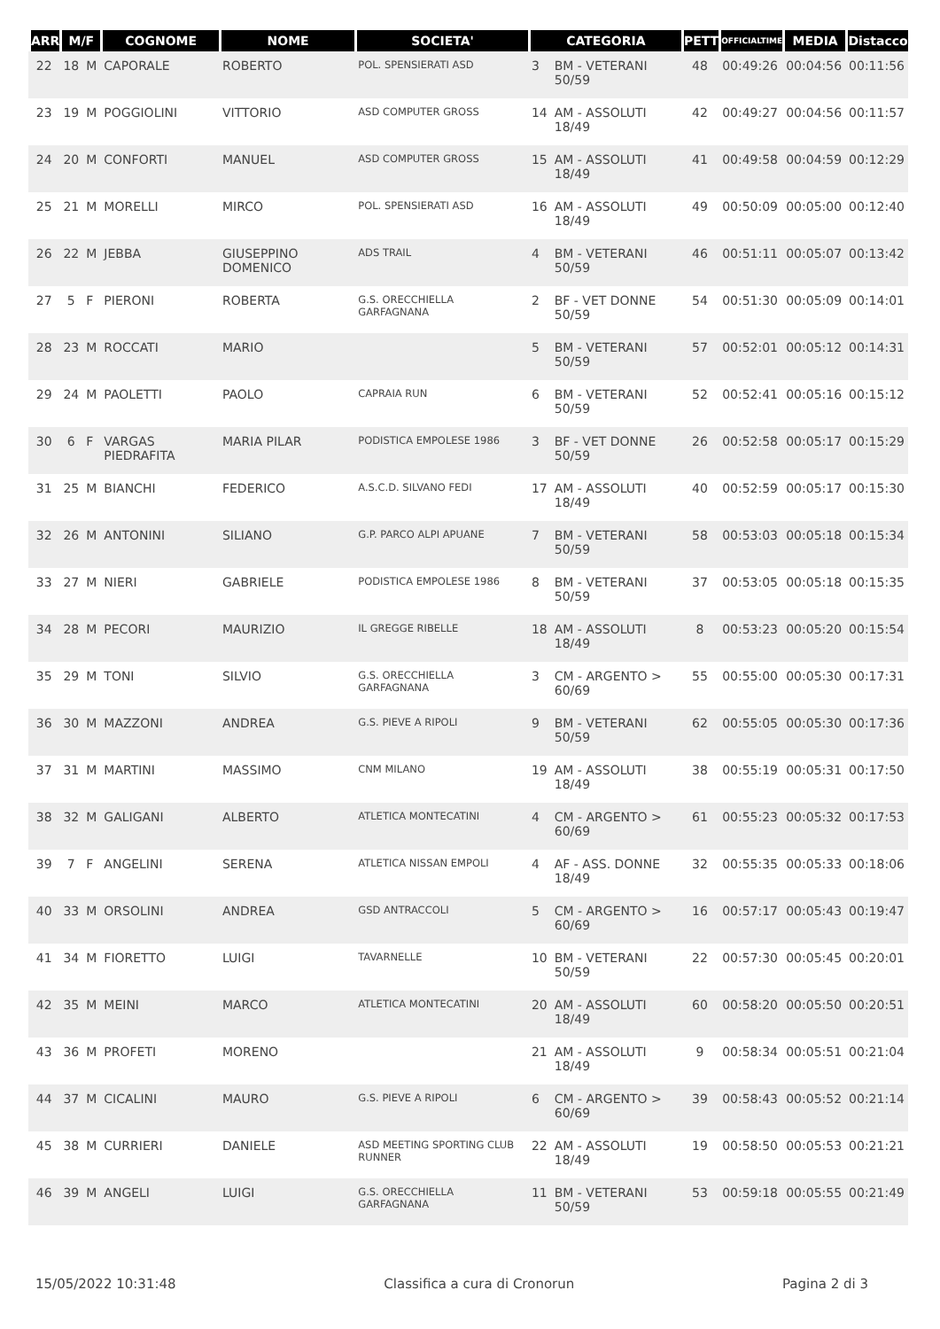| ARR | M/F | | COGNOME | NOME | SOCIETA' | CATEGORIA | | PETT | OFFICIALTIME | MEDIA | Distacco |
| --- | --- | --- | --- | --- | --- | --- | --- | --- | --- | --- | --- |
| 22 | 18 | M | CAPORALE | ROBERTO | POL. SPENSIERATI ASD | 3 | BM - VETERANI 50/59 | 48 | 00:49:26 | 00:04:56 | 00:11:56 |
| 23 | 19 | M | POGGIOLINI | VITTORIO | ASD COMPUTER GROSS | 14 | AM - ASSOLUTI 18/49 | 42 | 00:49:27 | 00:04:56 | 00:11:57 |
| 24 | 20 | M | CONFORTI | MANUEL | ASD COMPUTER GROSS | 15 | AM - ASSOLUTI 18/49 | 41 | 00:49:58 | 00:04:59 | 00:12:29 |
| 25 | 21 | M | MORELLI | MIRCO | POL. SPENSIERATI ASD | 16 | AM - ASSOLUTI 18/49 | 49 | 00:50:09 | 00:05:00 | 00:12:40 |
| 26 | 22 | M | JEBBA | GIUSEPPINO DOMENICO | ADS TRAIL | 4 | BM - VETERANI 50/59 | 46 | 00:51:11 | 00:05:07 | 00:13:42 |
| 27 | 5 | F | PIERONI | ROBERTA | G.S. ORECCHIELLA GARFAGNANA | 2 | BF - VET DONNE 50/59 | 54 | 00:51:30 | 00:05:09 | 00:14:01 |
| 28 | 23 | M | ROCCATI | MARIO | | 5 | BM - VETERANI 50/59 | 57 | 00:52:01 | 00:05:12 | 00:14:31 |
| 29 | 24 | M | PAOLETTI | PAOLO | CAPRAIA RUN | 6 | BM - VETERANI 50/59 | 52 | 00:52:41 | 00:05:16 | 00:15:12 |
| 30 | 6 | F | VARGAS PIEDRAFITA | MARIA PILAR | PODISTICA EMPOLESE 1986 | 3 | BF - VET DONNE 50/59 | 26 | 00:52:58 | 00:05:17 | 00:15:29 |
| 31 | 25 | M | BIANCHI | FEDERICO | A.S.C.D. SILVANO FEDI | 17 | AM - ASSOLUTI 18/49 | 40 | 00:52:59 | 00:05:17 | 00:15:30 |
| 32 | 26 | M | ANTONINI | SILIANO | G.P. PARCO ALPI APUANE | 7 | BM - VETERANI 50/59 | 58 | 00:53:03 | 00:05:18 | 00:15:34 |
| 33 | 27 | M | NIERI | GABRIELE | PODISTICA EMPOLESE 1986 | 8 | BM - VETERANI 50/59 | 37 | 00:53:05 | 00:05:18 | 00:15:35 |
| 34 | 28 | M | PECORI | MAURIZIO | IL GREGGE RIBELLE | 18 | AM - ASSOLUTI 18/49 | 8 | 00:53:23 | 00:05:20 | 00:15:54 |
| 35 | 29 | M | TONI | SILVIO | G.S. ORECCHIELLA GARFAGNANA | 3 | CM - ARGENTO > 60/69 | 55 | 00:55:00 | 00:05:30 | 00:17:31 |
| 36 | 30 | M | MAZZONI | ANDREA | G.S. PIEVE A RIPOLI | 9 | BM - VETERANI 50/59 | 62 | 00:55:05 | 00:05:30 | 00:17:36 |
| 37 | 31 | M | MARTINI | MASSIMO | CNM MILANO | 19 | AM - ASSOLUTI 18/49 | 38 | 00:55:19 | 00:05:31 | 00:17:50 |
| 38 | 32 | M | GALIGANI | ALBERTO | ATLETICA MONTECATINI | 4 | CM - ARGENTO > 60/69 | 61 | 00:55:23 | 00:05:32 | 00:17:53 |
| 39 | 7 | F | ANGELINI | SERENA | ATLETICA NISSAN EMPOLI | 4 | AF - ASS. DONNE 18/49 | 32 | 00:55:35 | 00:05:33 | 00:18:06 |
| 40 | 33 | M | ORSOLINI | ANDREA | GSD ANTRACCOLI | 5 | CM - ARGENTO > 60/69 | 16 | 00:57:17 | 00:05:43 | 00:19:47 |
| 41 | 34 | M | FIORETTO | LUIGI | TAVARNELLE | 10 | BM - VETERANI 50/59 | 22 | 00:57:30 | 00:05:45 | 00:20:01 |
| 42 | 35 | M | MEINI | MARCO | ATLETICA MONTECATINI | 20 | AM - ASSOLUTI 18/49 | 60 | 00:58:20 | 00:05:50 | 00:20:51 |
| 43 | 36 | M | PROFETI | MORENO | | 21 | AM - ASSOLUTI 18/49 | 9 | 00:58:34 | 00:05:51 | 00:21:04 |
| 44 | 37 | M | CICALINI | MAURO | G.S. PIEVE A RIPOLI | 6 | CM - ARGENTO > 60/69 | 39 | 00:58:43 | 00:05:52 | 00:21:14 |
| 45 | 38 | M | CURRIERI | DANIELE | ASD MEETING SPORTING CLUB RUNNER | 22 | AM - ASSOLUTI 18/49 | 19 | 00:58:50 | 00:05:53 | 00:21:21 |
| 46 | 39 | M | ANGELI | LUIGI | G.S. ORECCHIELLA GARFAGNANA | 11 | BM - VETERANI 50/59 | 53 | 00:59:18 | 00:05:55 | 00:21:49 |
15/05/2022 10:31:48 Classifica a cura di Cronorun Pagina 2 di 3